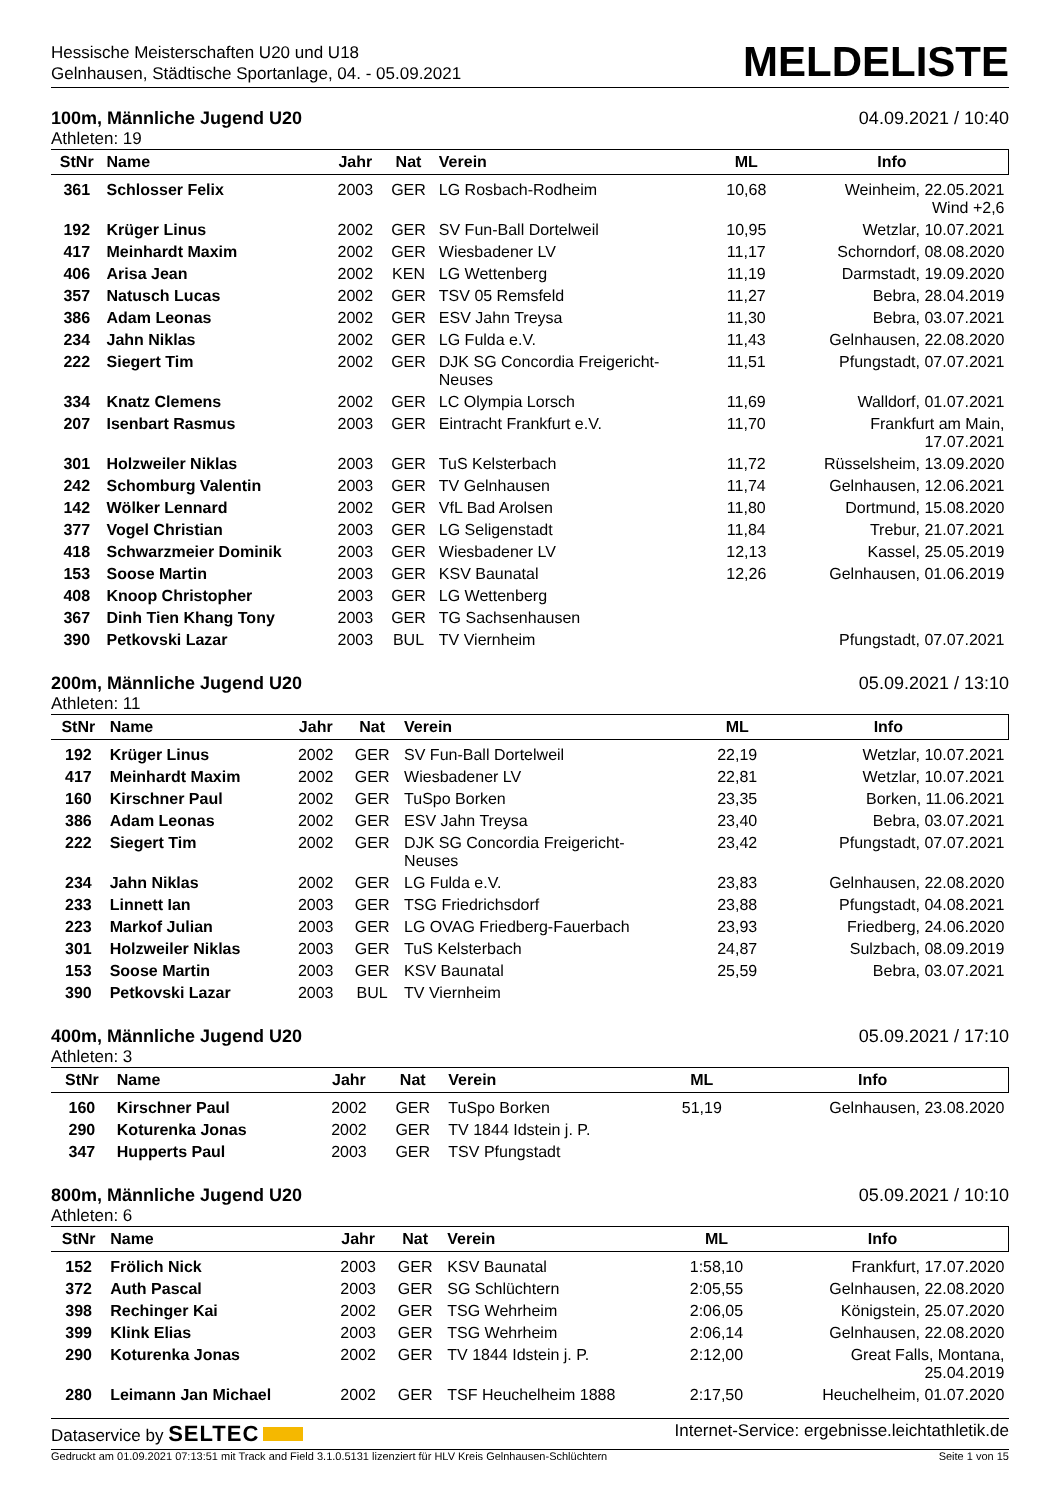Hessische Meisterschaften U20 und U18
Gelnhausen, Städtische Sportanlage, 04. - 05.09.2021
MELDELISTE
100m, Männliche Jugend U20 04.09.2021 / 10:40
Athleten: 19
| StNr | Name | Jahr | Nat | Verein | ML | Info |
| --- | --- | --- | --- | --- | --- | --- |
| 361 | Schlosser Felix | 2003 | GER | LG Rosbach-Rodheim | 10,68 | Weinheim, 22.05.2021 Wind +2,6 |
| 192 | Krüger Linus | 2002 | GER | SV Fun-Ball Dortelweil | 10,95 | Wetzlar, 10.07.2021 |
| 417 | Meinhardt Maxim | 2002 | GER | Wiesbadener LV | 11,17 | Schorndorf, 08.08.2020 |
| 406 | Arisa Jean | 2002 | KEN | LG Wettenberg | 11,19 | Darmstadt, 19.09.2020 |
| 357 | Natusch Lucas | 2002 | GER | TSV 05 Remsfeld | 11,27 | Bebra, 28.04.2019 |
| 386 | Adam Leonas | 2002 | GER | ESV Jahn Treysa | 11,30 | Bebra, 03.07.2021 |
| 234 | Jahn Niklas | 2002 | GER | LG Fulda e.V. | 11,43 | Gelnhausen, 22.08.2020 |
| 222 | Siegert Tim | 2002 | GER | DJK SG Concordia Freigericht- Neuses | 11,51 | Pfungstadt, 07.07.2021 |
| 334 | Knatz Clemens | 2002 | GER | LC Olympia Lorsch | 11,69 | Walldorf, 01.07.2021 |
| 207 | Isenbart Rasmus | 2003 | GER | Eintracht Frankfurt e.V. | 11,70 | Frankfurt am Main, 17.07.2021 |
| 301 | Holzweiler Niklas | 2003 | GER | TuS Kelsterbach | 11,72 | Rüsselsheim, 13.09.2020 |
| 242 | Schomburg Valentin | 2003 | GER | TV Gelnhausen | 11,74 | Gelnhausen, 12.06.2021 |
| 142 | Wölker Lennard | 2002 | GER | VfL Bad Arolsen | 11,80 | Dortmund, 15.08.2020 |
| 377 | Vogel Christian | 2003 | GER | LG Seligenstadt | 11,84 | Trebur, 21.07.2021 |
| 418 | Schwarzmeier Dominik | 2003 | GER | Wiesbadener LV | 12,13 | Kassel, 25.05.2019 |
| 153 | Soose Martin | 2003 | GER | KSV Baunatal | 12,26 | Gelnhausen, 01.06.2019 |
| 408 | Knoop Christopher | 2003 | GER | LG Wettenberg | | |
| 367 | Dinh Tien Khang Tony | 2003 | GER | TG Sachsenhausen | | |
| 390 | Petkovski Lazar | 2003 | BUL | TV Viernheim | | Pfungstadt, 07.07.2021 |
200m, Männliche Jugend U20 05.09.2021 / 13:10
Athleten: 11
| StNr | Name | Jahr | Nat | Verein | ML | Info |
| --- | --- | --- | --- | --- | --- | --- |
| 192 | Krüger Linus | 2002 | GER | SV Fun-Ball Dortelweil | 22,19 | Wetzlar, 10.07.2021 |
| 417 | Meinhardt Maxim | 2002 | GER | Wiesbadener LV | 22,81 | Wetzlar, 10.07.2021 |
| 160 | Kirschner Paul | 2002 | GER | TuSpo Borken | 23,35 | Borken, 11.06.2021 |
| 386 | Adam Leonas | 2002 | GER | ESV Jahn Treysa | 23,40 | Bebra, 03.07.2021 |
| 222 | Siegert Tim | 2002 | GER | DJK SG Concordia Freigericht- Neuses | 23,42 | Pfungstadt, 07.07.2021 |
| 234 | Jahn Niklas | 2002 | GER | LG Fulda e.V. | 23,83 | Gelnhausen, 22.08.2020 |
| 233 | Linnett Ian | 2003 | GER | TSG Friedrichsdorf | 23,88 | Pfungstadt, 04.08.2021 |
| 223 | Markof Julian | 2003 | GER | LG OVAG Friedberg-Fauerbach | 23,93 | Friedberg, 24.06.2020 |
| 301 | Holzweiler Niklas | 2003 | GER | TuS Kelsterbach | 24,87 | Sulzbach, 08.09.2019 |
| 153 | Soose Martin | 2003 | GER | KSV Baunatal | 25,59 | Bebra, 03.07.2021 |
| 390 | Petkovski Lazar | 2003 | BUL | TV Viernheim | | |
400m, Männliche Jugend U20 05.09.2021 / 17:10
Athleten: 3
| StNr | Name | Jahr | Nat | Verein | ML | Info |
| --- | --- | --- | --- | --- | --- | --- |
| 160 | Kirschner Paul | 2002 | GER | TuSpo Borken | 51,19 | Gelnhausen, 23.08.2020 |
| 290 | Koturenka Jonas | 2002 | GER | TV 1844 Idstein j. P. | | |
| 347 | Hupperts Paul | 2003 | GER | TSV Pfungstadt | | |
800m, Männliche Jugend U20 05.09.2021 / 10:10
Athleten: 6
| StNr | Name | Jahr | Nat | Verein | ML | Info |
| --- | --- | --- | --- | --- | --- | --- |
| 152 | Frölich Nick | 2003 | GER | KSV Baunatal | 1:58,10 | Frankfurt, 17.07.2020 |
| 372 | Auth Pascal | 2003 | GER | SG Schlüchtern | 2:05,55 | Gelnhausen, 22.08.2020 |
| 398 | Rechinger Kai | 2002 | GER | TSG Wehrheim | 2:06,05 | Königstein, 25.07.2020 |
| 399 | Klink Elias | 2003 | GER | TSG Wehrheim | 2:06,14 | Gelnhausen, 22.08.2020 |
| 290 | Koturenka Jonas | 2002 | GER | TV 1844 Idstein j. P. | 2:12,00 | Great Falls, Montana, 25.04.2019 |
| 280 | Leimann Jan Michael | 2002 | GER | TSF Heuchelheim 1888 | 2:17,50 | Heuchelheim, 01.07.2020 |
Dataservice by SELTEC Internet-Service: ergebnisse.leichtathletik.de
Gedruckt am 01.09.2021 07:13:51 mit Track and Field 3.1.0.5131 lizenziert für HLV Kreis Gelnhausen-Schlüchtern Seite 1 von 15